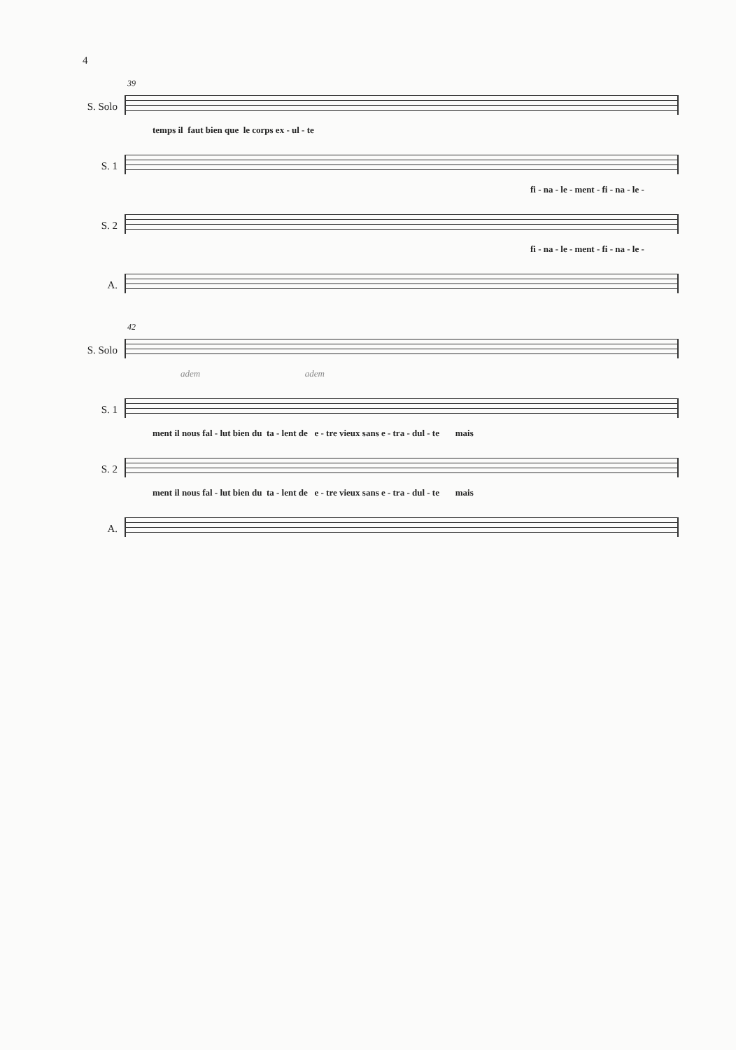4
39
S. Solo
temps il faut bien que le corps ex - ul - te
S. 1
fi - na - le - ment - fi - na - le -
S. 2
fi - na - le - ment - fi - na - le -
A.
42
S. Solo
adem adem
S. 1
ment il nous fal - lut bien du ta - lent de e - tre vieux sans e - tra - dul - te mais
S. 2
ment il nous fal - lut bien du ta - lent de e - tre vieux sans e - tra - dul - te mais
A.